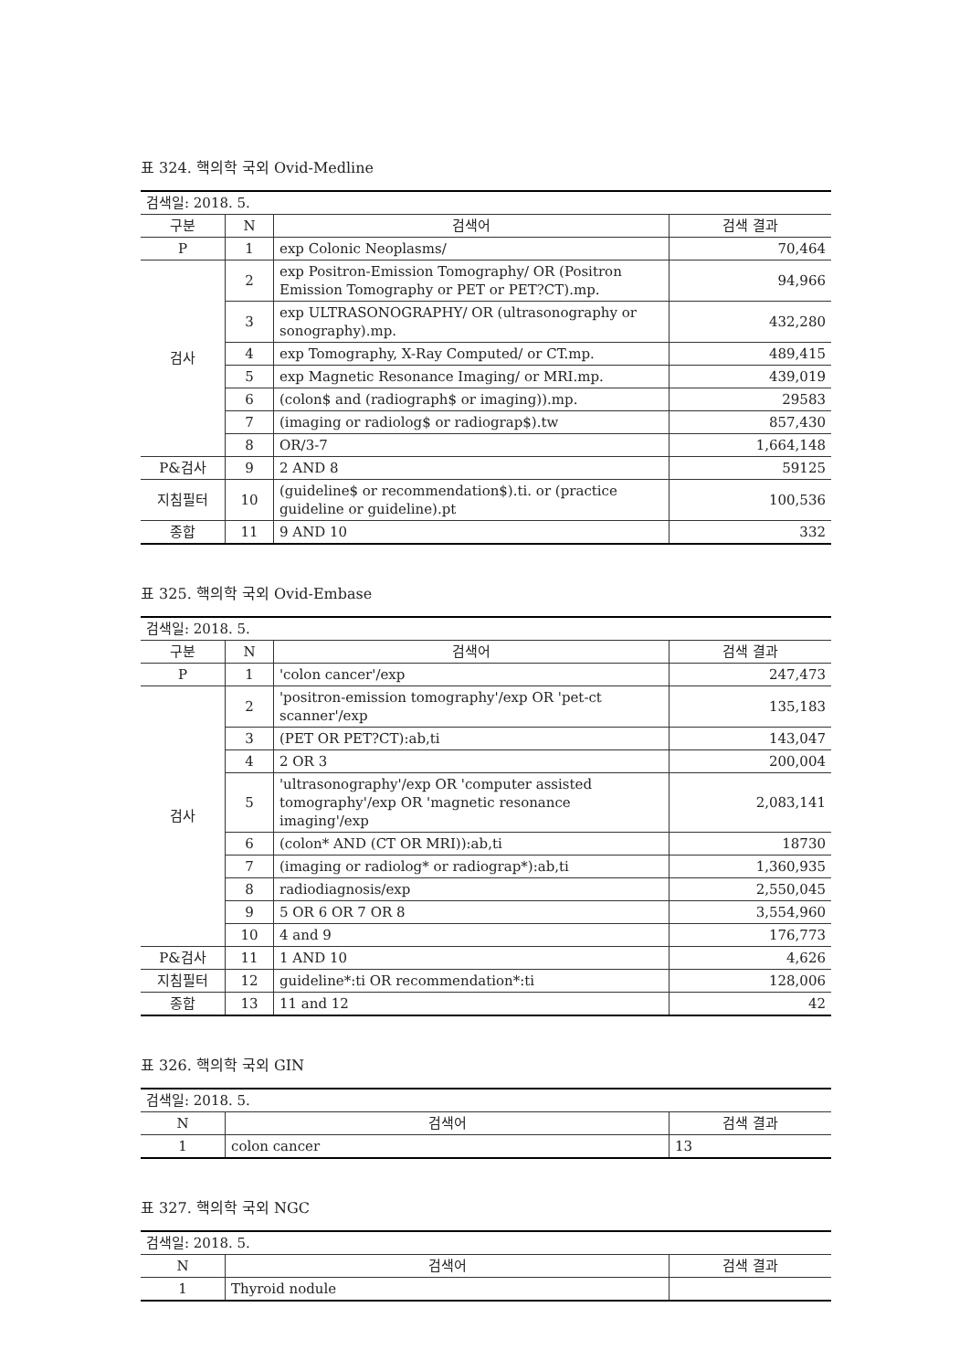표 324. 핵의학 국외 Ovid-Medline
| 검색일: 2018. 5. | | | |
| 구분 | N | 검색어 | 검색 결과 |
| P | 1 | exp Colonic Neoplasms/ | 70,464 |
| 검사 | 2 | exp Positron-Emission Tomography/ OR (Positron Emission Tomography or PET or PET?CT).mp. | 94,966 |
| | 3 | exp ULTRASONOGRAPHY/ OR (ultrasonography or sonography).mp. | 432,280 |
| | 4 | exp Tomography, X-Ray Computed/ or CT.mp. | 489,415 |
| | 5 | exp Magnetic Resonance Imaging/ or MRI.mp. | 439,019 |
| | 6 | (colon$ and (radiograph$ or imaging)).mp. | 29583 |
| | 7 | (imaging or radiolog$ or radiograp$).tw | 857,430 |
| | 8 | OR/3-7 | 1,664,148 |
| P&검사 | 9 | 2 AND 8 | 59125 |
| 지침필터 | 10 | (guideline$ or recommendation$).ti. or (practice guideline or guideline).pt | 100,536 |
| 종합 | 11 | 9 AND 10 | 332 |
표 325. 핵의학 국외 Ovid-Embase
| 검색일: 2018. 5. | | | |
| 구분 | N | 검색어 | 검색 결과 |
| P | 1 | 'colon cancer'/exp | 247,473 |
| 검사 | 2 | 'positron-emission tomography'/exp OR 'pet-ct scanner'/exp | 135,183 |
| | 3 | (PET OR PET?CT):ab,ti | 143,047 |
| | 4 | 2 OR 3 | 200,004 |
| | 5 | 'ultrasonography'/exp OR 'computer assisted tomography'/exp OR 'magnetic resonance imaging'/exp | 2,083,141 |
| | 6 | (colon* AND (CT OR MRI)):ab,ti | 18730 |
| | 7 | (imaging or radiolog* or radiograp*):ab,ti | 1,360,935 |
| | 8 | radiodiagnosis/exp | 2,550,045 |
| | 9 | 5 OR 6 OR 7 OR 8 | 3,554,960 |
| | 10 | 4 and 9 | 176,773 |
| P&검사 | 11 | 1 AND 10 | 4,626 |
| 지침필터 | 12 | guideline*:ti OR recommendation*:ti | 128,006 |
| 종합 | 13 | 11 and 12 | 42 |
표 326. 핵의학 국외 GIN
| 검색일: 2018. 5. | | |
| N | 검색어 | 검색 결과 |
| 1 | colon cancer | 13 |
표 327. 핵의학 국외 NGC
| 검색일: 2018. 5. | | |
| N | 검색어 | 검색 결과 |
| 1 | Thyroid nodule | |